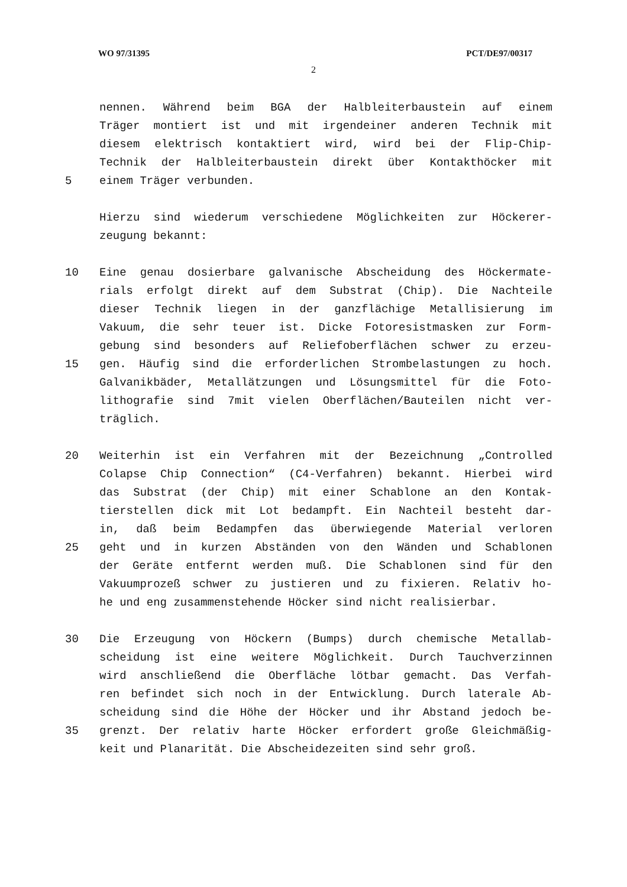WO 97/31395 PCT/DE97/00317
2
nennen. Während beim BGA der Halbleiterbaustein auf einem
Träger montiert ist und mit irgendeiner anderen Technik mit
diesem elektrisch kontaktiert wird, wird bei der Flip-Chip-
Technik der Halbleiterbaustein direkt über Kontakthöcker mit
5 einem Träger verbunden.
Hierzu sind wiederum verschiedene Möglichkeiten zur Höckerer-
zeugung bekannt:
10 Eine genau dosierbare galvanische Abscheidung des Höckermate-
rials erfolgt direkt auf dem Substrat (Chip). Die Nachteile
dieser Technik liegen in der ganzflächige Metallisierung im
Vakuum, die sehr teuer ist. Dicke Fotoresistmasken zur Form-
gebung sind besonders auf Reliefoberflächen schwer zu erzeu-
15 gen. Häufig sind die erforderlichen Strombelastungen zu hoch.
Galvanikbäder, Metallätzungen und Lösungsmittel für die Foto-
lithografie sind 7mit vielen Oberflächen/Bauteilen nicht ver-
träglich.
20 Weiterhin ist ein Verfahren mit der Bezeichnung „Controlled
Colapse Chip Connection“ (C4-Verfahren) bekannt. Hierbei wird
das Substrat (der Chip) mit einer Schablone an den Kontak-
tierstellen dick mit Lot bedampft. Ein Nachteil besteht dar-
in, daß beim Bedampfen das überwiegende Material verloren
25 geht und in kurzen Abständen von den Wänden und Schablonen
der Geräte entfernt werden muß. Die Schablonen sind für den
Vakuumprozeß schwer zu justieren und zu fixieren. Relativ ho-
he und eng zusammenstehende Höcker sind nicht realisierbar.
30 Die Erzeugung von Höckern (Bumps) durch chemische Metallab-
scheidung ist eine weitere Möglichkeit. Durch Tauchverzinnen
wird anschließend die Oberfläche lötbar gemacht. Das Verfah-
ren befindet sich noch in der Entwicklung. Durch laterale Ab-
scheidung sind die Höhe der Höcker und ihr Abstand jedoch be-
35 grenzt. Der relativ harte Höcker erfordert große Gleichmäßig-
keit und Planarität. Die Abscheidezeiten sind sehr groß.